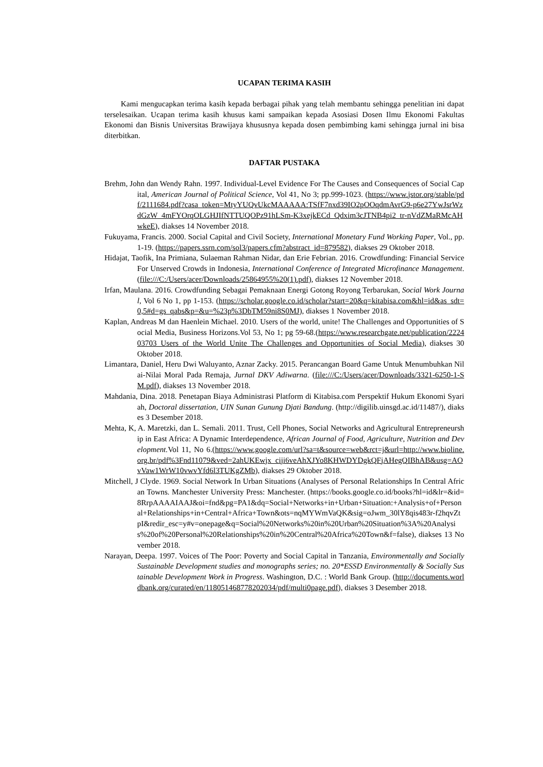UCAPAN TERIMA KASIH
Kami mengucapkan terima kasih kepada berbagai pihak yang telah membantu sehingga penelitian ini dapat terselesaikan. Ucapan terima kasih khusus kami sampaikan kepada Asosiasi Dosen Ilmu Ekonomi Fakultas Ekonomi dan Bisnis Universitas Brawijaya khususnya kepada dosen pembimbing kami sehingga jurnal ini bisa diterbitkan.
DAFTAR PUSTAKA
Brehm, John dan Wendy Rahn. 1997. Individual-Level Evidence For The Causes and Consequences of Social Capital, American Journal of Political Science, Vol 41, No 3; pp.999-1023. (https://www.jstor.org/stable/pdf/2111684.pdf?casa_token=MtyYUQvUkcMAAAAA:TSfF7nxd39IO2pOOqdmAvrG9-p6e27YwJsrWzdGzW_4mFYOrqOLGHJIfNTTUQOPz91hLSm-K3xejkECd_Qdxim3cJTNB4pi2_tr-nVdZMaRMcAHwkeE), diakses 14 November 2018.
Fukuyama, Francis. 2000. Social Capital and Civil Society, International Monetary Fund Working Paper, Vol., pp. 1-19. (https://papers.ssrn.com/sol3/papers.cfm?abstract_id=879582), diakses 29 Oktober 2018.
Hidajat, Taofik, Ina Primiana, Sulaeman Rahman Nidar, dan Erie Febrian. 2016. Crowdfunding: Financial Service For Unserved Crowds in Indonesia, International Conference of Integrated Microfinance Management. (file:///C:/Users/acer/Downloads/25864955%20(1).pdf), diakses 12 November 2018.
Irfan, Maulana. 2016. Crowdfunding Sebagai Pemaknaan Energi Gotong Royong Terbarukan, Social Work Journal, Vol 6 No 1, pp 1-153. (https://scholar.google.co.id/scholar?start=20&q=kitabisa.com&hl=id&as_sdt=0,5#d=gs_qabs&p=&u=%23p%3DbTM59ni8S0MJ), diakses 1 November 2018.
Kaplan, Andreas M dan Haenlein Michael. 2010. Users of the world, unite! The Challenges and Opportunities of Social Media, Business Horizons.Vol 53, No 1; pg 59-68.(https://www.researchgate.net/publication/222403703_Users_of_the_World_Unite_The_Challenges_and_Opportunities_of_Social_Media), diakses 30 Oktober 2018.
Limantara, Daniel, Heru Dwi Waluyanto, Aznar Zacky. 2015. Perancangan Board Game Untuk Menumbuhkan Nilai-Nilai Moral Pada Remaja, Jurnal DKV Adiwarna. (file:///C:/Users/acer/Downloads/3321-6250-1-SM.pdf), diakses 13 November 2018.
Mahdania, Dina. 2018. Penetapan Biaya Administrasi Platform di Kitabisa.com Perspektif Hukum Ekonomi Syariah, Doctoral dissertation, UIN Sunan Gunung Djati Bandung. (http://digilib.uinsgd.ac.id/11487/), diakses 3 Desember 2018.
Mehta, K, A. Maretzki, dan L. Semali. 2011. Trust, Cell Phones, Social Networks and Agricultural Entrepreneurship in East Africa: A Dynamic Interdependence, African Journal of Food, Agriculture, Nutrition and Development. Vol 11, No 6.(https://www.google.com/url?sa=t&source=web&rct=j&url=http://www.bioline.org.br/pdf%3Fnd11079&ved=2ahUKEwjx_ciji6veAhXJYo8KHWDYDgkQFjAHegQIBhAB&usg=AOvVaw1WrW10vwvYfd6l3TUKgZMb), diakses 29 Oktober 2018.
Mitchell, J Clyde. 1969. Social Network In Urban Situations (Analyses of Personal Relationships In Central African Towns. Manchester University Press: Manchester. (https://books.google.co.id/books?hl=id&lr=&id=8RrpAAAAIAAJ&oi=fnd&pg=PA1&dq=Social+Networks+in+Urban+Situation:+Analysis+of+Personal+Relationships+in+Central+Africa+Town&ots=nqMYWmVaQK&sig=oJwm_30lY8qis483r-f2hqvZtpI&redir_esc=y#v=onepage&q=Social%20Networks%20in%20Urban%20Situation%3A%20Analysis%20of%20Personal%20Relationships%20in%20Central%20Africa%20Town&f=false), diakses 13 November 2018.
Narayan, Deepa. 1997. Voices of The Poor: Poverty and Social Capital in Tanzania, Environmentally and Socially Sustainable Development studies and monographs series; no. 20*ESSD Environmentally & Socially Sustainable Development Work in Progress. Washington, D.C. : World Bank Group. (http://documents.worldbank.org/curated/en/118051468778202034/pdf/multi0page.pdf), diakses 3 Desember 2018.